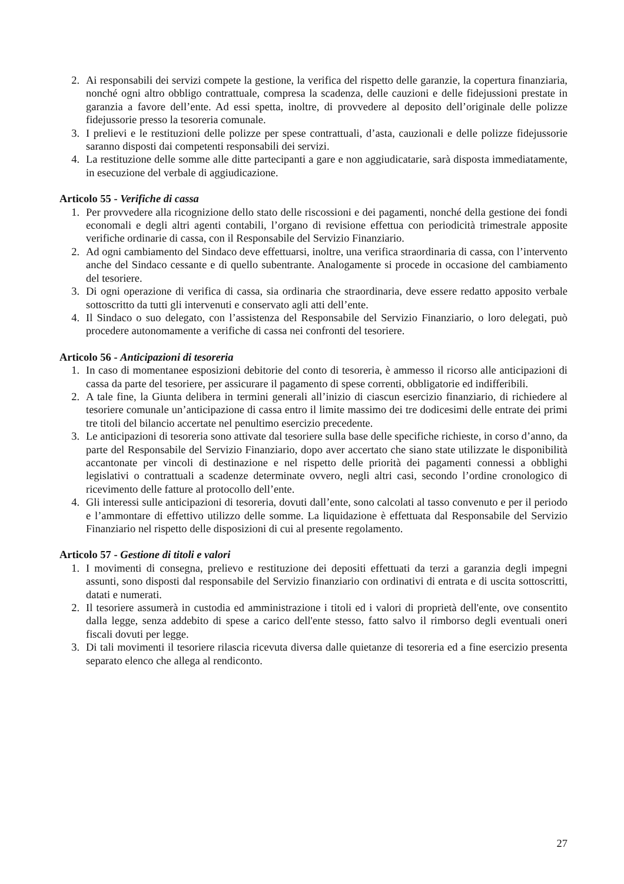2. Ai responsabili dei servizi compete la gestione, la verifica del rispetto delle garanzie, la copertura finanziaria, nonché ogni altro obbligo contrattuale, compresa la scadenza, delle cauzioni e delle fidejussioni prestate in garanzia a favore dell’ente. Ad essi spetta, inoltre, di provvedere al deposito dell’originale delle polizze fidejussorie presso la tesoreria comunale.
3. I prelievi e le restituzioni delle polizze per spese contrattuali, d’asta, cauzionali e delle polizze fidejussorie saranno disposti dai competenti responsabili dei servizi.
4. La restituzione delle somme alle ditte partecipanti a gare e non aggiudicatarie, sarà disposta immediatamente, in esecuzione del verbale di aggiudicazione.
Articolo 55 - Verifiche di cassa
1. Per provvedere alla ricognizione dello stato delle riscossioni e dei pagamenti, nonché della gestione dei fondi economali e degli altri agenti contabili, l’organo di revisione effettua con periodicità trimestrale apposite verifiche ordinarie di cassa, con il Responsabile del Servizio Finanziario.
2. Ad ogni cambiamento del Sindaco deve effettuarsi, inoltre, una verifica straordinaria di cassa, con l’intervento anche del Sindaco cessante e di quello subentrante. Analogamente si procede in occasione del cambiamento del tesoriere.
3. Di ogni operazione di verifica di cassa, sia ordinaria che straordinaria, deve essere redatto apposito verbale sottoscritto da tutti gli intervenuti e conservato agli atti dell’ente.
4. Il Sindaco o suo delegato, con l’assistenza del Responsabile del Servizio Finanziario, o loro delegati, può procedere autonomamente a verifiche di cassa nei confronti del tesoriere.
Articolo 56 - Anticipazioni di tesoreria
1. In caso di momentanee esposizioni debitorie del conto di tesoreria, è ammesso il ricorso alle anticipazioni di cassa da parte del tesoriere, per assicurare il pagamento di spese correnti, obbligatorie ed indifferibili.
2. A tale fine, la Giunta delibera in termini generali all’inizio di ciascun esercizio finanziario, di richiedere al tesoriere comunale un’anticipazione di cassa entro il limite massimo dei tre dodicesimi delle entrate dei primi tre titoli del bilancio accertate nel penultimo esercizio precedente.
3. Le anticipazioni di tesoreria sono attivate dal tesoriere sulla base delle specifiche richieste, in corso d’anno, da parte del Responsabile del Servizio Finanziario, dopo aver accertato che siano state utilizzate le disponibilità accantonate per vincoli di destinazione e nel rispetto delle priorità dei pagamenti connessi a obblighi legislativi o contrattuali a scadenze determinate ovvero, negli altri casi, secondo l’ordine cronologico di ricevimento delle fatture al protocollo dell’ente.
4. Gli interessi sulle anticipazioni di tesoreria, dovuti dall’ente, sono calcolati al tasso convenuto e per il periodo e l’ammontare di effettivo utilizzo delle somme. La liquidazione è effettuata dal Responsabile del Servizio Finanziario nel rispetto delle disposizioni di cui al presente regolamento.
Articolo 57 - Gestione di titoli e valori
1. I movimenti di consegna, prelievo e restituzione dei depositi effettuati da terzi a garanzia degli impegni assunti, sono disposti dal responsabile del Servizio finanziario con ordinativi di entrata e di uscita sottoscritti, datati e numerati.
2. Il tesoriere assumerà in custodia ed amministrazione i titoli ed i valori di proprietà dell'ente, ove consentito dalla legge, senza addebito di spese a carico dell'ente stesso, fatto salvo il rimborso degli eventuali oneri fiscali dovuti per legge.
3. Di tali movimenti il tesoriere rilascia ricevuta diversa dalle quietanze di tesoreria ed a fine esercizio presenta separato elenco che allega al rendiconto.
27